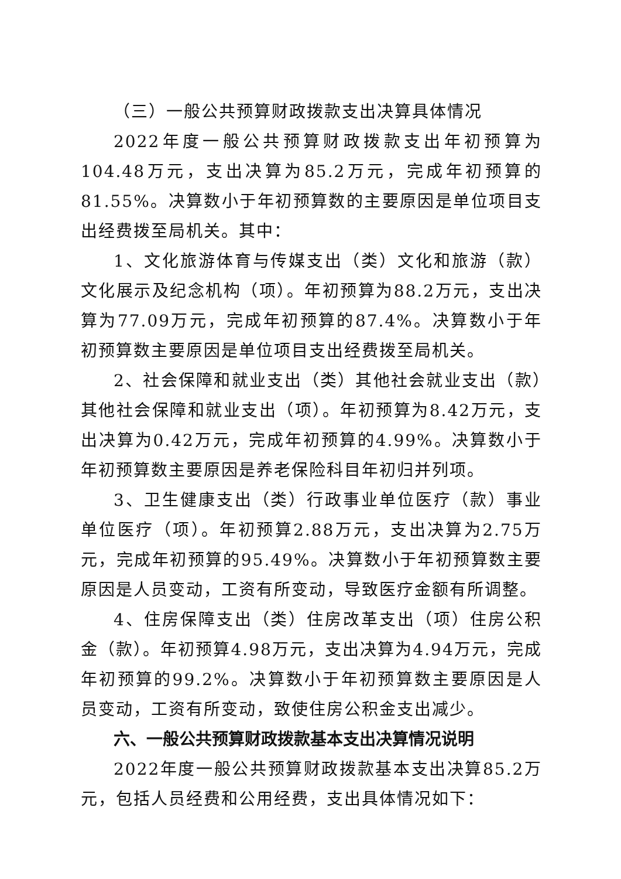（三）一般公共预算财政拨款支出决算具体情况
2022年度一般公共预算财政拨款支出年初预算为104.48万元，支出决算为85.2万元，完成年初预算的81.55%。决算数小于年初预算数的主要原因是单位项目支出经费拨至局机关。其中：
1、文化旅游体育与传媒支出（类）文化和旅游（款）文化展示及纪念机构（项）。年初预算为88.2万元，支出决算为77.09万元，完成年初预算的87.4%。决算数小于年初预算数主要原因是单位项目支出经费拨至局机关。
2、社会保障和就业支出（类）其他社会就业支出（款）其他社会保障和就业支出（项）。年初预算为8.42万元，支出决算为0.42万元，完成年初预算的4.99%。决算数小于年初预算数主要原因是养老保险科目年初归并列项。
3、卫生健康支出（类）行政事业单位医疗（款）事业单位医疗（项）。年初预算2.88万元，支出决算为2.75万元，完成年初预算的95.49%。决算数小于年初预算数主要原因是人员变动，工资有所变动，导致医疗金额有所调整。
4、住房保障支出（类）住房改革支出（项）住房公积金（款）。年初预算4.98万元，支出决算为4.94万元，完成年初预算的99.2%。决算数小于年初预算数主要原因是人员变动，工资有所变动，致使住房公积金支出减少。
六、一般公共预算财政拨款基本支出决算情况说明
2022年度一般公共预算财政拨款基本支出决算85.2万元，包括人员经费和公用经费，支出具体情况如下：